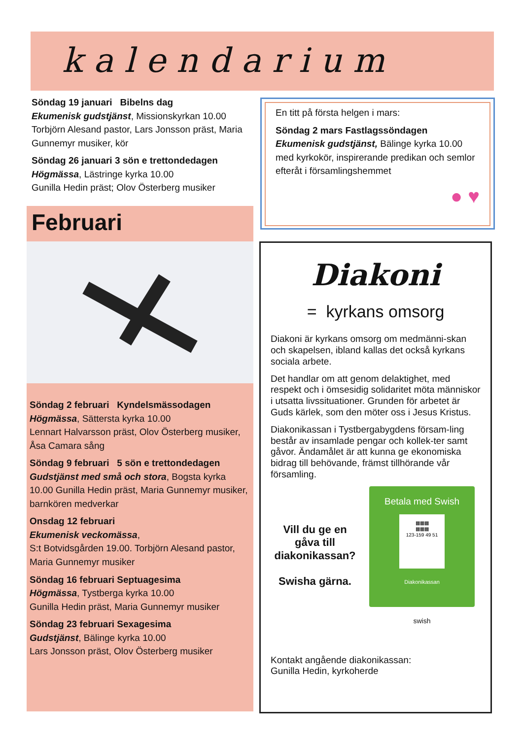kalendarium
Söndag 19 januari Bibelns dag
Ekumenisk gudstjänst, Missionskyrkan 10.00 Torbjörn Alesand pastor, Lars Jonsson präst, Maria Gunnemyr musiker, kör
Söndag 26 januari 3 sön e trettondedagen
Högmässa, Lästringe kyrka 10.00
Gunilla Hedin präst; Olov Österberg musiker
En titt på första helgen i mars:
Söndag 2 mars Fastlagssöndagen
Ekumenisk gudstjänst, Bälinge kyrka 10.00 med kyrkokör, inspirerande predikan och semlor efteråt i församlingshemmet
● ♥
Februari
Söndag 2 februari Kyndelsmässodagen
Högmässa, Sättersta kyrka 10.00
Lennart Halvarsson präst, Olov Österberg musiker, Åsa Camara sång
Söndag 9 februari 5 sön e trettondedagen
Gudstjänst med små och stora, Bogsta kyrka 10.00 Gunilla Hedin präst, Maria Gunnemyr musiker, barnkören medverkar
Onsdag 12 februari
Ekumenisk veckomässa,
S:t Botvidsgården 19.00. Torbjörn Alesand pastor, Maria Gunnemyr musiker
Söndag 16 februari Septuagesima
Högmässa, Tystberga kyrka 10.00
Gunilla Hedin präst, Maria Gunnemyr musiker
Söndag 23 februari Sexagesima
Gudstjänst, Bälinge kyrka 10.00
Lars Jonsson präst, Olov Österberg musiker
Diakoni
= kyrkans omsorg
Diakoni är kyrkans omsorg om medmänni-skan och skapelsen, ibland kallas det också kyrkans sociala arbete.
Det handlar om att genom delaktighet, med respekt och i ömsesidig solidaritet möta människor i utsatta livssituationer. Grunden för arbetet är Guds kärlek, som den möter oss i Jesus Kristus.
Diakonikassan i Tystbergabygdens försam-ling består av insamlade pengar och kollek-ter samt gåvor. Ändamålet är att kunna ge ekonomiska bidrag till behövande, främst tillhörande vår församling.
Vill du ge en gåva till diakonikassan?
Swisha gärna.
Betala med Swish
▦▦▦
▦▦▦
123-159 49 51
Diakonikassan
swish
Kontakt angående diakonikassan:
Gunilla Hedin, kyrkoherde